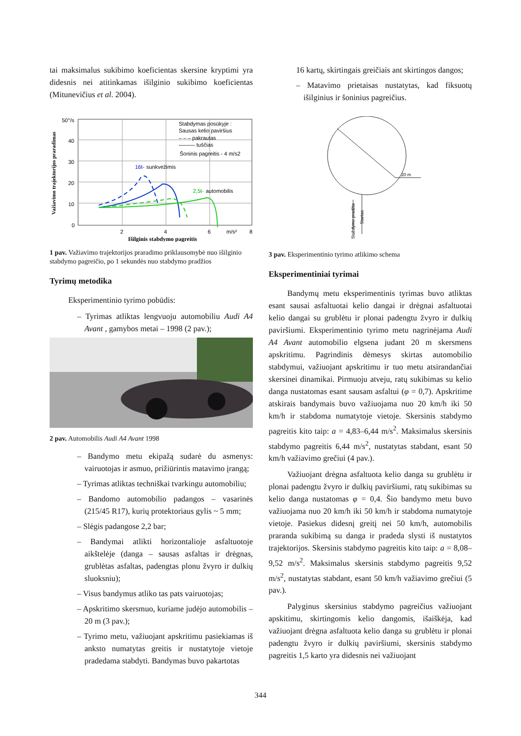tai maksimalus sukibimo koeficientas skersine kryptimi yra didesnis nei atitinkamas išilginio sukibimo koeficientas (Mitunevičius et al. 2004).
Važiavimo trajektorijos praradimas
50°/s
40
30
20
10
0
2
4
6
m/s²
8
Stabdymas posūkyje :
Sausas kelio paviršius
– – – pakrautas
——— tuščias
Šoninis pagreitis - 4 m/s2
16t-
sunkvežimis
2,5t-
automobilis
Išilginis stabdymo pagreitis
1 pav. Važiavimo trajektorijos praradimo priklausomybė nuo išilginio stabdymo pagreičio, po 1 sekundės nuo stabdymo pradžios
Tyrimų metodika
Eksperimentinio tyrimo pobūdis:
– Tyrimas atliktas lengvuoju automobiliu Audi A4 Avant , gamybos metai – 1998 (2 pav.);
2 pav. Automobilis Audi A4 Avant 1998
– Bandymo metu ekipažą sudarė du asmenys: vairuotojas ir asmuo, prižiūrintis matavimo įrangą;
– Tyrimas atliktas techniškai tvarkingu automobiliu;
– Bandomo automobilio padangos – vasarinės (215/45 R17), kurių protektoriaus gylis ~ 5 mm;
– Slėgis padangose 2,2 bar;
– Bandymai atlikti horizontalioje asfaltuotoje aikštelėje (danga – sausas asfaltas ir drėgnas, grublėtas asfaltas, padengtas plonu žvyro ir dulkių sluoksniu);
– Visus bandymus atliko tas pats vairuotojas;
– Apskritimo skersmuo, kuriame judėjo automobilis – 20 m (3 pav.);
– Tyrimo metu, važiuojant apskritimu pasiekiamas iš anksto numatytas greitis ir nustatytoje vietoje pradedama stabdyti. Bandymas buvo pakartotas
16 kartų, skirtingais greičiais ant skirtingos dangos;
– Matavimo prietaisas nustatytas, kad fiksuotų išilginius ir šoninius pagreičius.
20 m
Stabdymo pradžia
Startas
3 pav. Eksperimentinio tyrimo atlikimo schema
Eksperimentiniai tyrimai
Bandymų metu eksperimentinis tyrimas buvo atliktas esant sausai asfaltuotai kelio dangai ir drėgnai asfaltuotai kelio dangai su grublėtu ir plonai padengtu žvyro ir dulkių paviršiumi. Eksperimentinio tyrimo metu nagrinėjama Audi A4 Avant automobilio elgsena judant 20 m skersmens apskritimu. Pagrindinis dėmesys skirtas automobilio stabdymui, važiuojant apskritimu ir tuo metu atsirandančiai skersinei dinamikai. Pirmuoju atveju, ratų sukibimas su kelio danga nustatomas esant sausam asfaltui (φ = 0,7). Apskritime atskirais bandymais buvo važiuojama nuo 20 km/h iki 50 km/h ir stabdoma numatytoje vietoje. Skersinis stabdymo pagreitis kito taip: a = 4,83–6,44 m/s<sup>2</sup>. Maksimalus skersinis stabdymo pagreitis 6,44 m/s<sup>2</sup>, nustatytas stabdant, esant 50 km/h važiavimo grečiui (4 pav.).
Važiuojant drėgna asfaltuota kelio danga su grublėtu ir plonai padengtu žvyro ir dulkių paviršiumi, ratų sukibimas su kelio danga nustatomas φ = 0,4. Šio bandymo metu buvo važiuojama nuo 20 km/h iki 50 km/h ir stabdoma numatytoje vietoje. Pasiekus didesnį greitį nei 50 km/h, automobilis praranda sukibimą su danga ir pradeda slysti iš nustatytos trajektorijos. Skersinis stabdymo pagreitis kito taip: a = 8,08–9,52 m/s<sup>2</sup>. Maksimalus skersinis stabdymo pagreitis 9,52 m/s<sup>2</sup>, nustatytas stabdant, esant 50 km/h važiavimo grečiui (5 pav.).
Palyginus skersinius stabdymo pagreičius važiuojant apskitimu, skirtingomis kelio dangomis, išaiškėja, kad važiuojant drėgna asfaltuota kelio danga su grublėtu ir plonai padengtu žvyro ir dulkių paviršiumi, skersinis stabdymo pagreitis 1,5 karto yra didesnis nei važiuojant
344